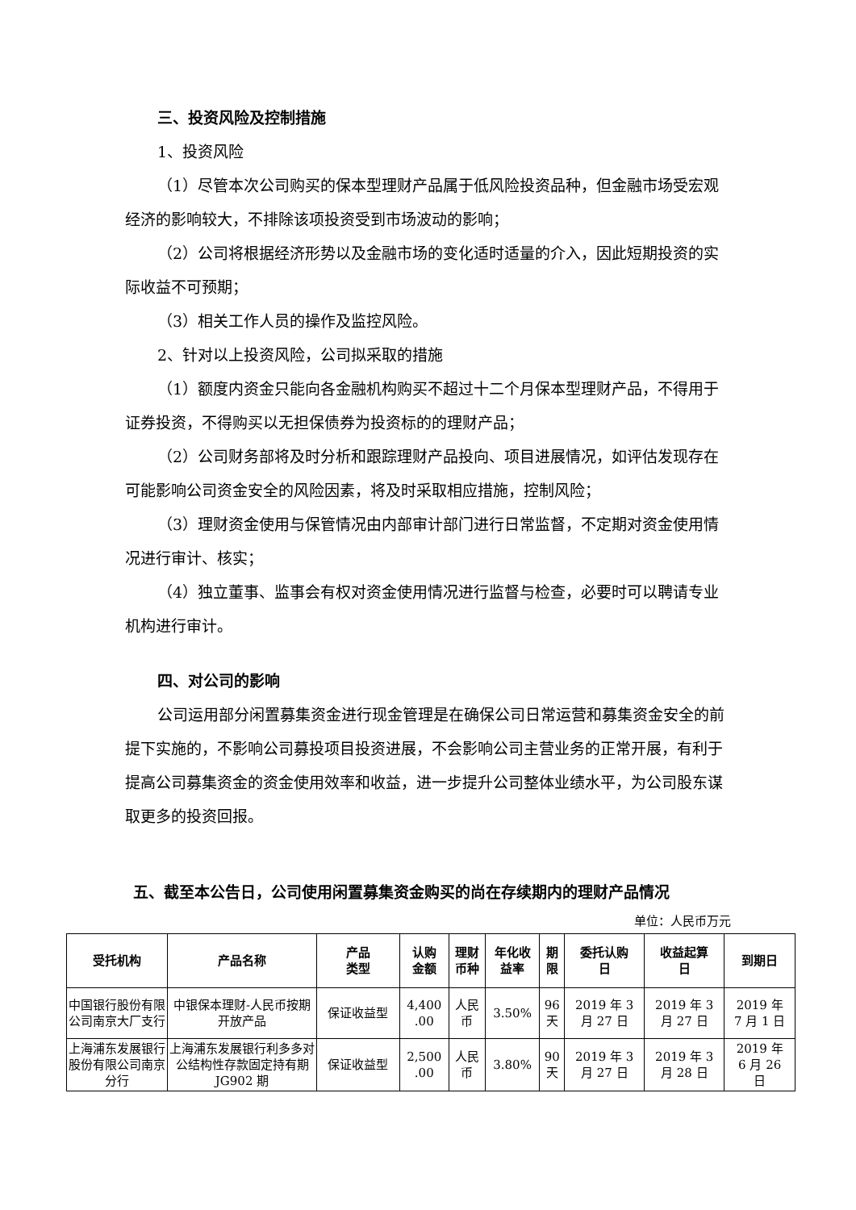三、投资风险及控制措施
1、投资风险
（1）尽管本次公司购买的保本型理财产品属于低风险投资品种，但金融市场受宏观经济的影响较大，不排除该项投资受到市场波动的影响；
（2）公司将根据经济形势以及金融市场的变化适时适量的介入，因此短期投资的实际收益不可预期；
（3）相关工作人员的操作及监控风险。
2、针对以上投资风险，公司拟采取的措施
（1）额度内资金只能向各金融机构购买不超过十二个月保本型理财产品，不得用于证券投资，不得购买以无担保债券为投资标的的理财产品；
（2）公司财务部将及时分析和跟踪理财产品投向、项目进展情况，如评估发现存在可能影响公司资金安全的风险因素，将及时采取相应措施，控制风险；
（3）理财资金使用与保管情况由内部审计部门进行日常监督，不定期对资金使用情况进行审计、核实；
（4）独立董事、监事会有权对资金使用情况进行监督与检查，必要时可以聘请专业机构进行审计。
四、对公司的影响
公司运用部分闲置募集资金进行现金管理是在确保公司日常运营和募集资金安全的前提下实施的，不影响公司募投项目投资进展，不会影响公司主营业务的正常开展，有利于提高公司募集资金的资金使用效率和收益，进一步提升公司整体业绩水平，为公司股东谋取更多的投资回报。
五、截至本公告日，公司使用闲置募集资金购买的尚在存续期内的理财产品情况
单位：人民币万元
| 受托机构 | 产品名称 | 产品 类型 | 认购 金额 | 理财 币种 | 年化收 益率 | 期 限 | 委托认购 日 | 收益起算 日 | 到期日 |
| --- | --- | --- | --- | --- | --- | --- | --- | --- | --- |
| 中国银行股份有限公司南京大厂支行 | 中银保本理财-人民币按期开放产品 | 保证收益型 | 4,400 .00 | 人民 币 | 3.50% | 96 天 | 2019 年 3 月 27 日 | 2019 年 3 月 27 日 | 2019 年 7 月 1 日 |
| 上海浦东发展银行股份有限公司南京分行 | 上海浦东发展银行利多多对公结构性存款固定持有期 JG902 期 | 保证收益型 | 2,500 .00 | 人民 币 | 3.80% | 90 天 | 2019 年 3 月 27 日 | 2019 年 3 月 28 日 | 2019 年 6 月 26 日 |